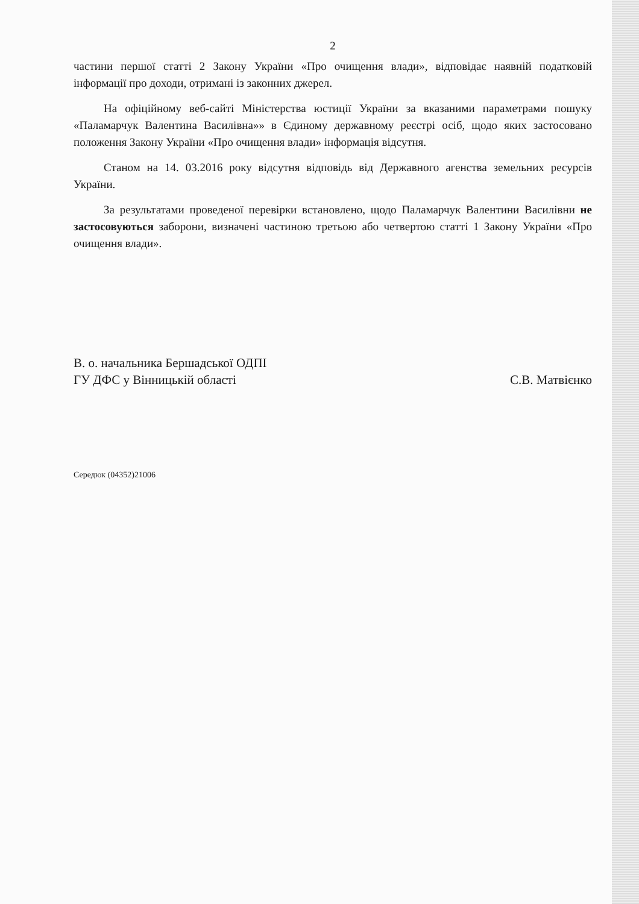2
частини першої статті 2 Закону України «Про очищення влади», відповідає наявній податковій інформації про доходи, отримані із законних джерел.
На офіційному веб-сайті Міністерства юстиції України за вказаними параметрами пошуку «Паламарчук Валентина Василівна»» в Єдиному державному реєстрі осіб, щодо яких застосовано положення Закону України «Про очищення влади» інформація відсутня.
Станом на 14. 03.2016 року відсутня відповідь від Державного агенства земельних ресурсів України.
За результатами проведеної перевірки встановлено, щодо Паламарчук Валентини Василівни не застосовуються заборони, визначені частиною третьою або четвертою статті 1 Закону України «Про очищення влади».
В. о. начальника Бершадської ОДПІ
ГУ ДФС у Вінницькій області
С.В. Матвієнко
Середюк (04352)21006